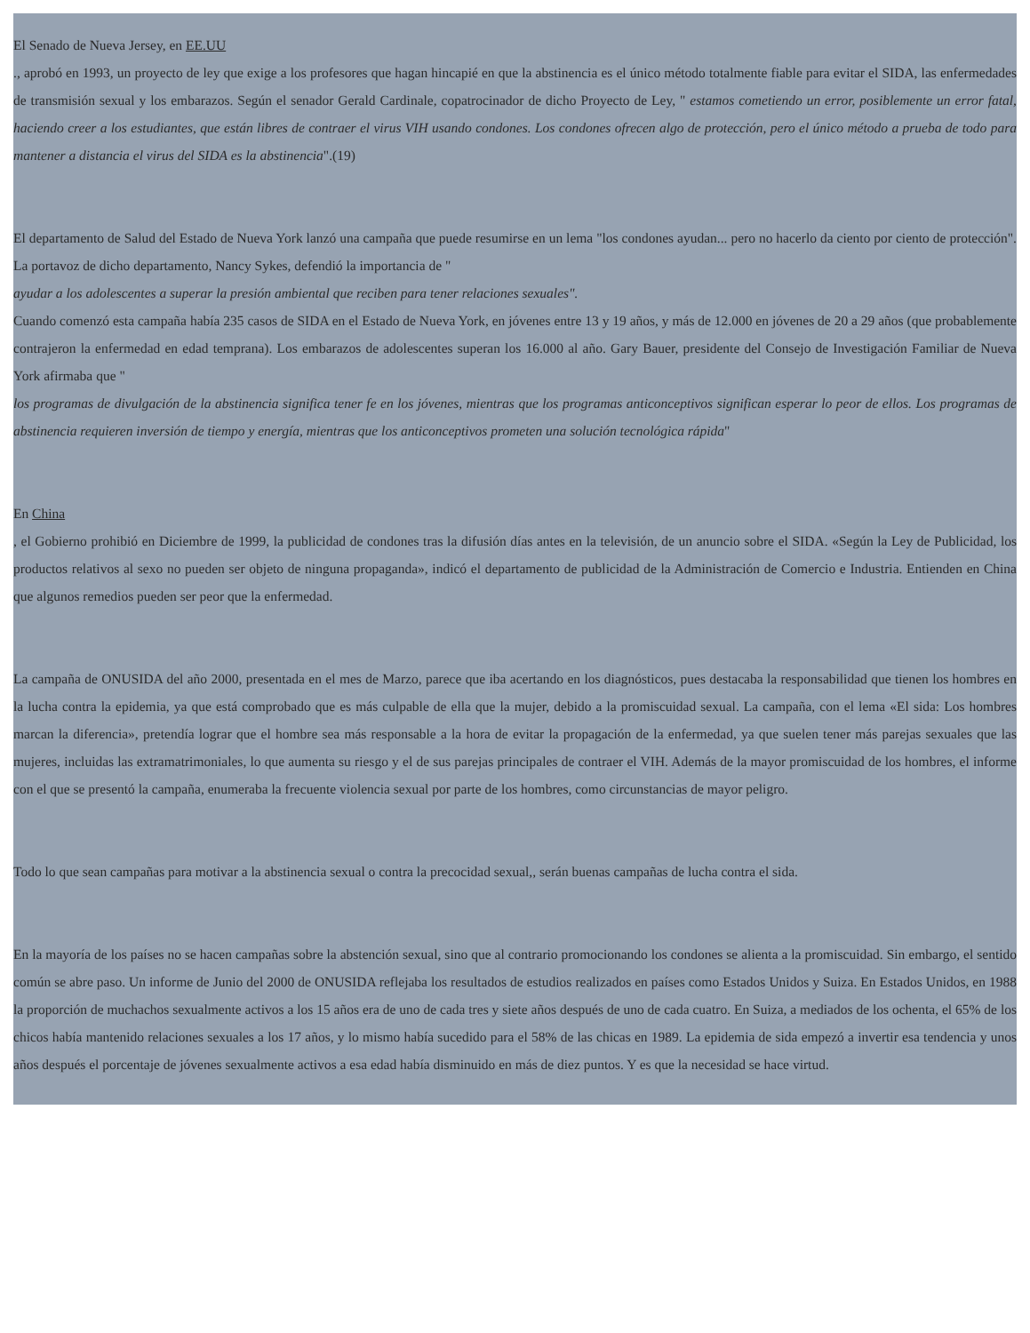El Senado de Nueva Jersey, en EE.UU
., aprobó en 1993, un proyecto de ley que exige a los profesores que hagan hincapié en que la abstinencia es el único método totalmente fiable para evitar el SIDA, las enfermedades de transmisión sexual y los embarazos. Según el senador Gerald Cardinale, copatrocinador de dicho Proyecto de Ley, " estamos cometiendo un error, posiblemente un error fatal, haciendo creer a los estudiantes, que están libres de contraer el virus VIH usando condones. Los condones ofrecen algo de protección, pero el único método a prueba de todo para mantener a distancia el virus del SIDA es la abstinencia".(19)
El departamento de Salud del Estado de Nueva York lanzó una campaña que puede resumirse en un lema "los condones ayudan... pero no hacerlo da ciento por ciento de protección". La portavoz de dicho departamento, Nancy Sykes, defendió la importancia de "
ayudar a los adolescentes a superar la presión ambiental que reciben para tener relaciones sexuales".
Cuando comenzó esta campaña había 235 casos de SIDA en el Estado de Nueva York, en jóvenes entre 13 y 19 años, y más de 12.000 en jóvenes de 20 a 29 años (que probablemente contrajeron la enfermedad en edad temprana). Los embarazos de adolescentes superan los 16.000 al año. Gary Bauer, presidente del Consejo de Investigación Familiar de Nueva York afirmaba que "
los programas de divulgación de la abstinencia significa tener fe en los jóvenes, mientras que los programas anticonceptivos significan esperar lo peor de ellos. Los programas de abstinencia requieren inversión de tiempo y energía, mientras que los anticonceptivos prometen una solución tecnológica rápida"
En China
, el Gobierno prohibió en Diciembre de 1999, la publicidad de condones tras la difusión días antes en la televisión, de un anuncio sobre el SIDA. «Según la Ley de Publicidad, los productos relativos al sexo no pueden ser objeto de ninguna propaganda», indicó el departamento de publicidad de la Administración de Comercio e Industria. Entienden en China que algunos remedios pueden ser peor que la enfermedad.
La campaña de ONUSIDA del año 2000, presentada en el mes de Marzo, parece que iba acertando en los diagnósticos, pues destacaba la responsabilidad que tienen los hombres en la lucha contra la epidemia, ya que está comprobado que es más culpable de ella que la mujer, debido a la promiscuidad sexual. La campaña, con el lema «El sida: Los hombres marcan la diferencia», pretendía lograr que el hombre sea más responsable a la hora de evitar la propagación de la enfermedad, ya que suelen tener más parejas sexuales que las mujeres, incluidas las extramatrimoniales, lo que aumenta su riesgo y el de sus parejas principales de contraer el VIH. Además de la mayor promiscuidad de los hombres, el informe con el que se presentó la campaña, enumeraba la frecuente violencia sexual por parte de los hombres, como circunstancias de mayor peligro.
Todo lo que sean campañas para motivar a la abstinencia sexual o contra la precocidad sexual,, serán buenas campañas de lucha contra el sida.
En la mayoría de los países no se hacen campañas sobre la abstención sexual, sino que al contrario promocionando los condones se alienta a la promiscuidad. Sin embargo, el sentido común se abre paso. Un informe de Junio del 2000 de ONUSIDA reflejaba los resultados de estudios realizados en países como Estados Unidos y Suiza. En Estados Unidos, en 1988 la proporción de muchachos sexualmente activos a los 15 años era de uno de cada tres y siete años después de uno de cada cuatro. En Suiza, a mediados de los ochenta, el 65% de los chicos había mantenido relaciones sexuales a los 17 años, y lo mismo había sucedido para el 58% de las chicas en 1989. La epidemia de sida empezó a invertir esa tendencia y unos años después el porcentaje de jóvenes sexualmente activos a esa edad había disminuido en más de diez puntos. Y es que la necesidad se hace virtud.